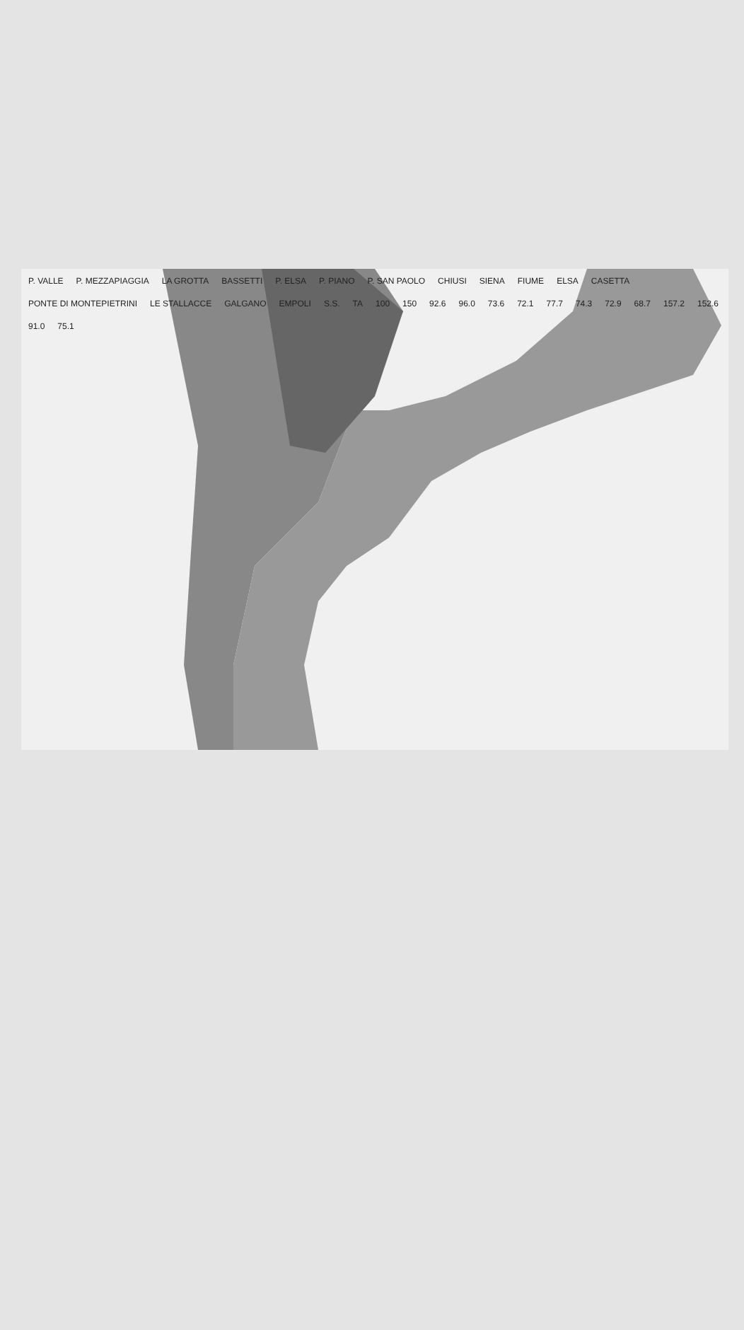P. VALLE P. MEZZAPIAGGIA LA GROTTA BASSETTI P. ELSA P. PIANO P. SAN PAOLO CHIUSI SIENA FIUME ELSA CASETTA PONTE DI MONTEPIETRINI LE STALLACCE GALGANO EMPOLI S.S. TA 100 150 92.6 96.0 73.6 72.1 77.7 74.3 72.9 68.7 157.2 152.6 91.0 75.1